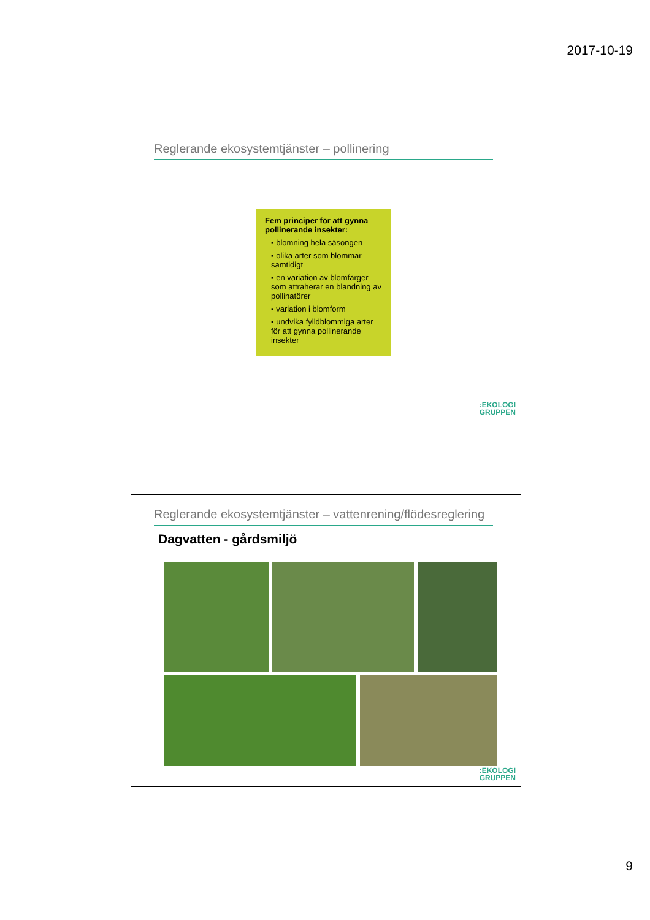2017-10-19
Reglerande ekosystemtjänster – pollinering
Fem principer för att gynna pollinerande insekter:
▪ blomning hela säsongen
▪ olika arter som blommar samtidigt
▪ en variation av blomfärger som attraherar en blandning av pollinatörer
▪ variation i blomform
▪ undvika fylldblommiga arter för att gynna pollinerande insekter
:EKOLOGI
GRUPPEN
Reglerande ekosystemtjänster – vattenrening/flödesreglering
Dagvatten - gårdsmiljö
:EKOLOGI
GRUPPEN
9